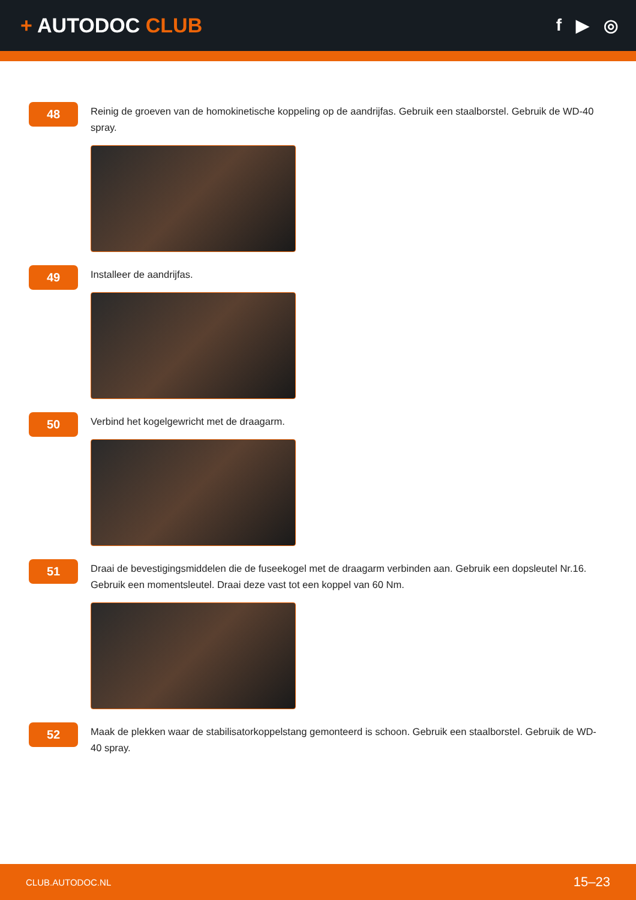+ AUTODOC CLUB
f ▶ ◎
48
Reinig de groeven van de homokinetische koppeling op de aandrijfas. Gebruik een staalborstel. Gebruik de WD-40 spray.
49
Installeer de aandrijfas.
50
Verbind het kogelgewricht met de draagarm.
51
Draai de bevestigingsmiddelen die de fuseekogel met de draagarm verbinden aan. Gebruik een dopsleutel Nr.16. Gebruik een momentsleutel. Draai deze vast tot een koppel van 60 Nm.
52
Maak de plekken waar de stabilisatorkoppelstang gemonteerd is schoon. Gebruik een staalborstel. Gebruik de WD-40 spray.
CLUB.AUTODOC.NL 15–23